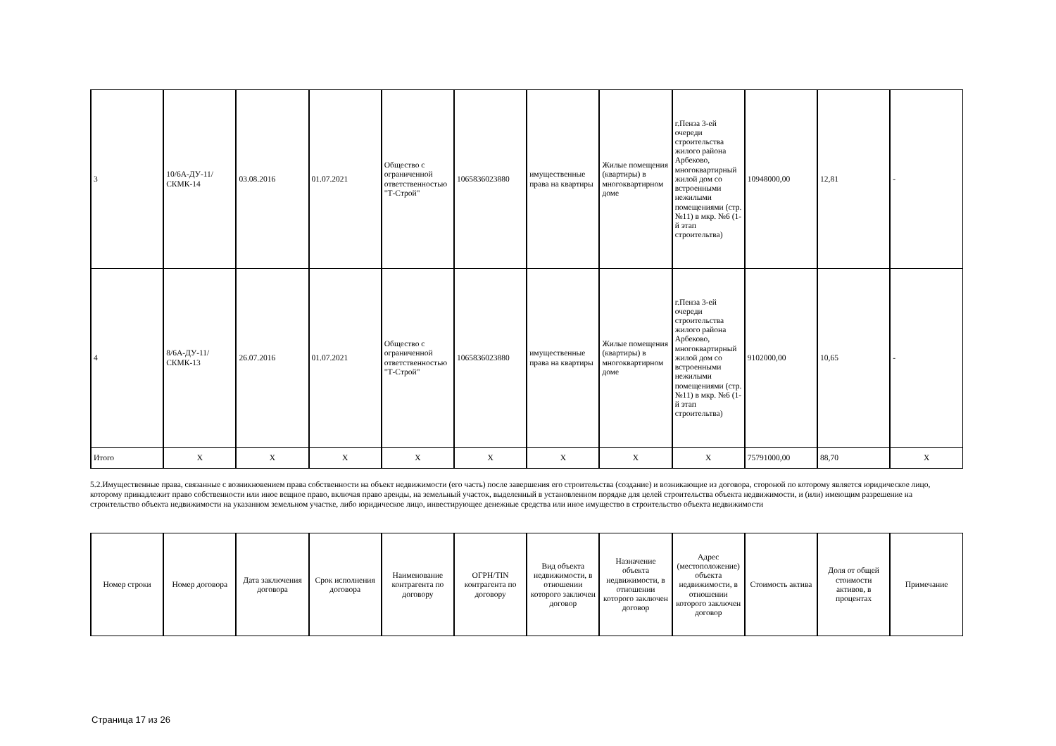| 3 | 10/6А-ДУ-11/СКМК-14 | 03.08.2016 | 01.07.2021 | Общество с ограниченной ответственностью "Т-Строй" | 1065836023880 | имущественные права на квартиры | Жилые помещения (квартиры) в многоквартирном доме | г.Пенза 3-ей очереди строительства жилого района Арбеково, многоквартирный жилой дом со встроенными нежилыми помещениями (стр. №11) в мкр. №6 (1-й этап строительтва) | 10948000,00 | 12,81 | - |
| 4 | 8/6А-ДУ-11/СКМК-13 | 26.07.2016 | 01.07.2021 | Общество с ограниченной ответственностью "Т-Строй" | 1065836023880 | имущественные права на квартиры | Жилые помещения (квартиры) в многоквартирном доме | г.Пенза 3-ей очереди строительства жилого района Арбеково, многоквартирный жилой дом со встроенными нежилыми помещениями (стр. №11) в мкр. №6 (1-й этап строительтва) | 9102000,00 | 10,65 | - |
| Итого | X | X | X | X | X | X | X | X | 75791000,00 | 88,70 | X |
5.2.Имущественные права, связанные с возникновением права собственности на объект недвижимости (его часть) после завершения его строительства (создание) и возникающие из договора, стороной по которому является юридическое лицо, которому принадлежит право собственности или иное вещное право, включая право аренды, на земельный участок, выделенный в установленном порядке для целей строительства объекта недвижимости, и (или) имеющим разрешение на строительство объекта недвижимости на указанном земельном участке, либо юридическое лицо, инвестирующее денежные средства или иное имущество в строительство объекта недвижимости
| Номер строки | Номер договора | Дата заключения договора | Срок исполнения договора | Наименование контрагента по договору | ОГРН/TIN контрагента по договору | Вид объекта недвижимости, в отношении которого заключен договор | Назначение объекта недвижимости, в отношении которого заключен договор | Адрес (местоположение) объекта недвижимости, в отношении которого заключен договор | Стоимость актива | Доля от общей стоимости активов, в процентах | Примечание |
| --- | --- | --- | --- | --- | --- | --- | --- | --- | --- | --- | --- |
Страница 17 из 26